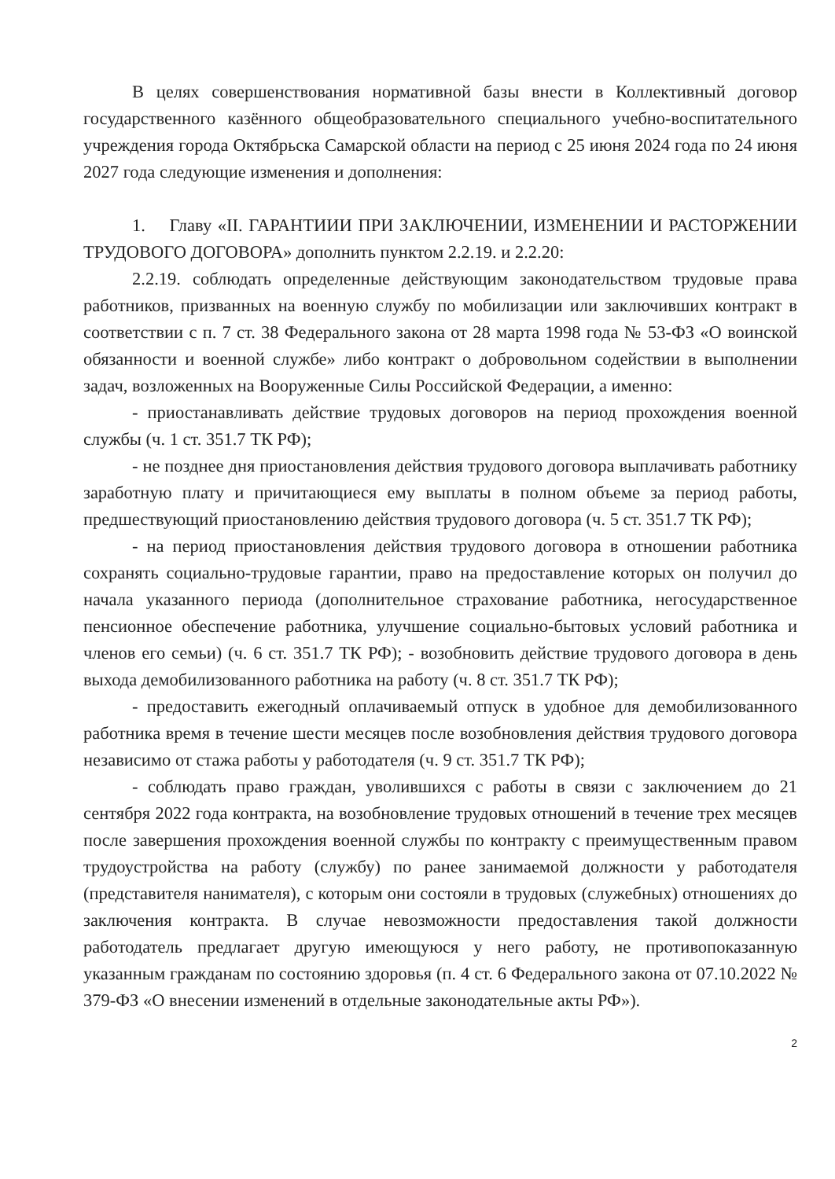В целях совершенствования нормативной базы внести в Коллективный договор государственного казённого общеобразовательного специального учебно-воспитательного учреждения города Октябрьска Самарской области на период с 25 июня 2024 года по 24 июня 2027 года следующие изменения и дополнения:
1. Главу «II. ГАРАНТИИИ ПРИ ЗАКЛЮЧЕНИИ, ИЗМЕНЕНИИ И РАСТОРЖЕНИИ ТРУДОВОГО ДОГОВОРА» дополнить пунктом 2.2.19. и 2.2.20:
2.2.19. соблюдать определенные действующим законодательством трудовые права работников, призванных на военную службу по мобилизации или заключивших контракт в соответствии с п. 7 ст. 38 Федерального закона от 28 марта 1998 года № 53-ФЗ «О воинской обязанности и военной службе» либо контракт о добровольном содействии в выполнении задач, возложенных на Вооруженные Силы Российской Федерации, а именно:
- приостанавливать действие трудовых договоров на период прохождения военной службы (ч. 1 ст. 351.7 ТК РФ);
- не позднее дня приостановления действия трудового договора выплачивать работнику заработную плату и причитающиеся ему выплаты в полном объеме за период работы, предшествующий приостановлению действия трудового договора (ч. 5 ст. 351.7 ТК РФ);
- на период приостановления действия трудового договора в отношении работника сохранять социально-трудовые гарантии, право на предоставление которых он получил до начала указанного периода (дополнительное страхование работника, негосударственное пенсионное обеспечение работника, улучшение социально-бытовых условий работника и членов его семьи) (ч. 6 ст. 351.7 ТК РФ); - возобновить действие трудового договора в день выхода демобилизованного работника на работу (ч. 8 ст. 351.7 ТК РФ);
- предоставить ежегодный оплачиваемый отпуск в удобное для демобилизованного работника время в течение шести месяцев после возобновления действия трудового договора независимо от стажа работы у работодателя (ч. 9 ст. 351.7 ТК РФ);
- соблюдать право граждан, уволившихся с работы в связи с заключением до 21 сентября 2022 года контракта, на возобновление трудовых отношений в течение трех месяцев после завершения прохождения военной службы по контракту с преимущественным правом трудоустройства на работу (службу) по ранее занимаемой должности у работодателя (представителя нанимателя), с которым они состояли в трудовых (служебных) отношениях до заключения контракта. В случае невозможности предоставления такой должности работодатель предлагает другую имеющуюся у него работу, не противопоказанную указанным гражданам по состоянию здоровья (п. 4 ст. 6 Федерального закона от 07.10.2022 № 379-ФЗ «О внесении изменений в отдельные законодательные акты РФ»).
2